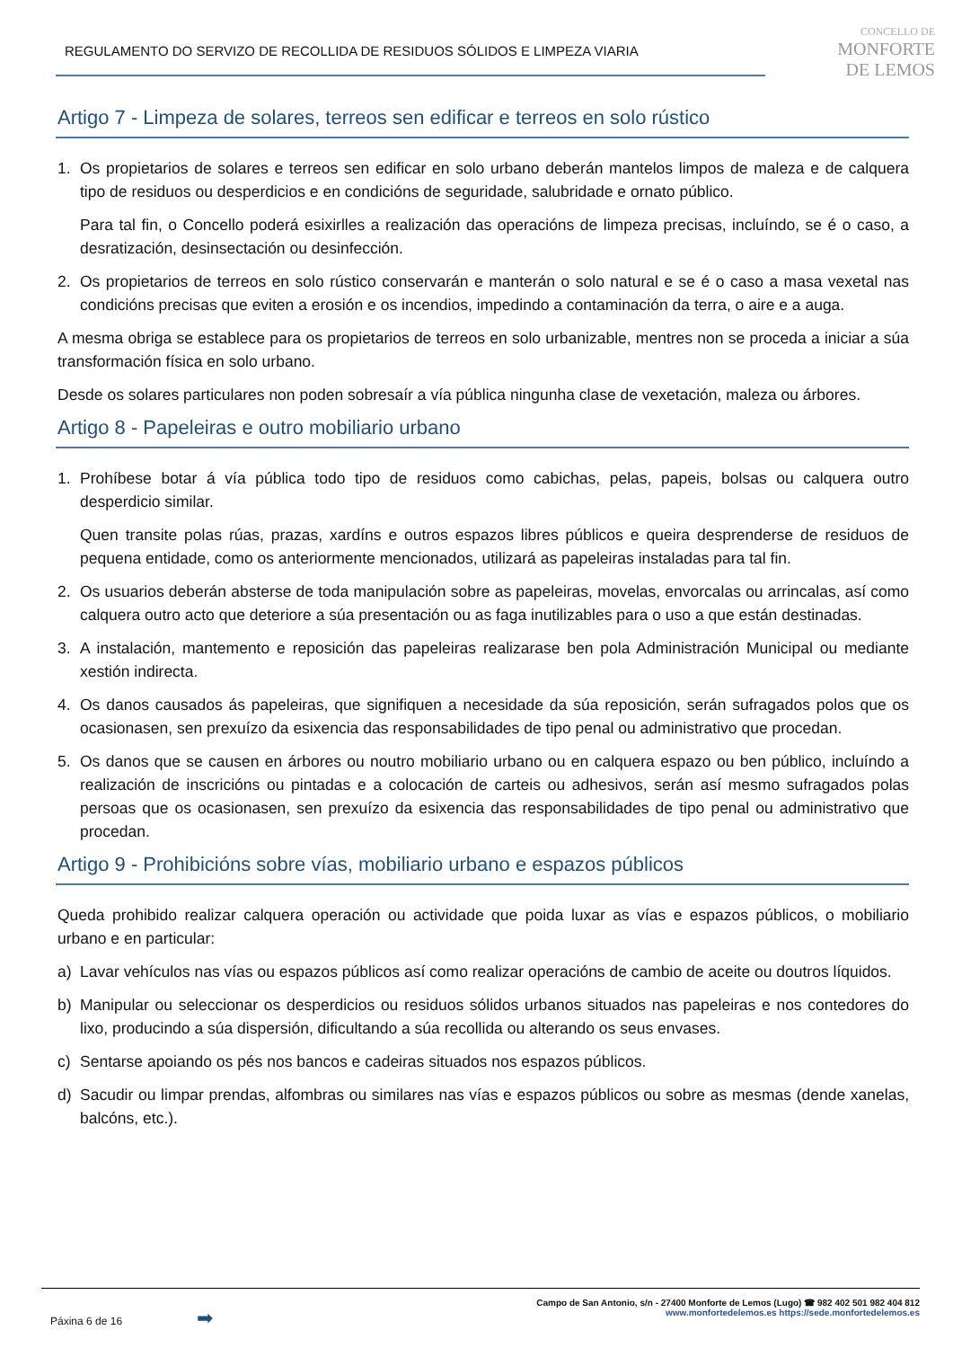REGULAMENTO DO SERVIZO DE RECOLLIDA DE RESIDUOS SÓLIDOS E LIMPEZA VIARIA
CONCELLO DE
MONFORTE
DE LEMOS
Artigo 7 - Limpeza de solares, terreos sen edificar e terreos en solo rústico
1. Os propietarios de solares e terreos sen edificar en solo urbano deberán mantelos limpos de maleza e de calquera tipo de residuos ou desperdicios e en condicións de seguridade, salubridade e ornato público.
Para tal fin, o Concello poderá esixirlles a realización das operacións de limpeza precisas, incluíndo, se é o caso, a desratización, desinsectación ou desinfección.
2. Os propietarios de terreos en solo rústico conservarán e manterán o solo natural e se é o caso a masa vexetal nas condicións precisas que eviten a erosión e os incendios, impedindo a contaminación da terra, o aire e a auga.
A mesma obriga se establece para os propietarios de terreos en solo urbanizable, mentres non se proceda a iniciar a súa transformación física en solo urbano.
Desde os solares particulares non poden sobresaír a vía pública ningunha clase de vexetación, maleza ou árbores.
Artigo 8 - Papeleiras e outro mobiliario urbano
1. Prohíbese botar á vía pública todo tipo de residuos como cabichas, pelas, papeis, bolsas ou calquera outro desperdicio similar.
Quen transite polas rúas, prazas, xardíns e outros espazos libres públicos e queira desprenderse de residuos de pequena entidade, como os anteriormente mencionados, utilizará as papeleiras instaladas para tal fin.
2. Os usuarios deberán absterse de toda manipulación sobre as papeleiras, movelas, envorcalas ou arrincalas, así como calquera outro acto que deteriore a súa presentación ou as faga inutilizables para o uso a que están destinadas.
3. A instalación, mantemento e reposición das papeleiras realizarase ben pola Administración Municipal ou mediante xestión indirecta.
4. Os danos causados ás papeleiras, que signifiquen a necesidade da súa reposición, serán sufragados polos que os ocasionasen, sen prexuízo da esixencia das responsabilidades de tipo penal ou administrativo que procedan.
5. Os danos que se causen en árbores ou noutro mobiliario urbano ou en calquera espazo ou ben público, incluíndo a realización de inscricións ou pintadas e a colocación de carteis ou adhesivos, serán así mesmo sufragados polas persoas que os ocasionasen, sen prexuízo da esixencia das responsabilidades de tipo penal ou administrativo que procedan.
Artigo 9 - Prohibicións sobre vías, mobiliario urbano e espazos públicos
Queda prohibido realizar calquera operación ou actividade que poida luxar as vías e espazos públicos, o mobiliario urbano e en particular:
a) Lavar vehículos nas vías ou espazos públicos así como realizar operacións de cambio de aceite ou doutros líquidos.
b) Manipular ou seleccionar os desperdicios ou residuos sólidos urbanos situados nas papeleiras e nos contedores do lixo, producindo a súa dispersión, dificultando a súa recollida ou alterando os seus envases.
c) Sentarse apoiando os pés nos bancos e cadeiras situados nos espazos públicos.
d) Sacudir ou limpar prendas, alfombras ou similares nas vías e espazos públicos ou sobre as mesmas (dende xanelas, balcóns, etc.).
Páxina 6 de 16 ➡
Campo de San Antonio, s/n - 27400 Monforte de Lemos (Lugo) ☎ 982 402 501 982 404 812
www.monfortedelemos.es https://sede.monfortedelemos.es